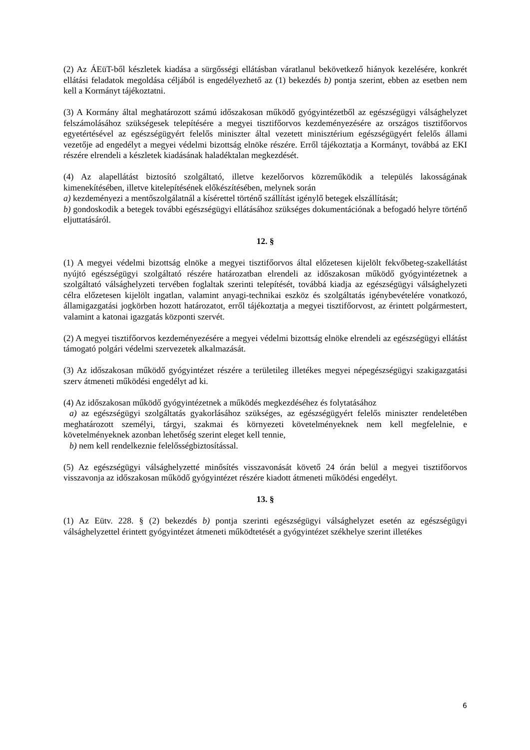(2) Az ÁEüT-ből készletek kiadása a sürgősségi ellátásban váratlanul bekövetkező hiányok kezelésére, konkrét ellátási feladatok megoldása céljából is engedélyezhető az (1) bekezdés b) pontja szerint, ebben az esetben nem kell a Kormányt tájékoztatni.
(3) A Kormány által meghatározott számú időszakosan működő gyógyintézetből az egészségügyi válsághelyzet felszámolásához szükségesek telepítésére a megyei tisztifőorvos kezdeményezésére az országos tisztifőorvos egyetértésével az egészségügyért felelős miniszter által vezetett minisztérium egészségügyért felelős állami vezetője ad engedélyt a megyei védelmi bizottság elnöke részére. Erről tájékoztatja a Kormányt, továbbá az EKI részére elrendeli a készletek kiadásának haladéktalan megkezdését.
(4) Az alapellátást biztosító szolgáltató, illetve kezelőorvos közreműködik a település lakosságának kimenekítésében, illetve kitelepítésének előkészítésében, melynek során
a) kezdeményezi a mentőszolgálatnál a kísérettel történő szállítást igénylő betegek elszállítását;
b) gondoskodik a betegek további egészségügyi ellátásához szükséges dokumentációnak a befogadó helyre történő eljuttatásáról.
12. §
(1) A megyei védelmi bizottság elnöke a megyei tisztifőorvos által előzetesen kijelölt fekvőbeteg-szakellátást nyújtó egészségügyi szolgáltató részére határozatban elrendeli az időszakosan működő gyógyintézetnek a szolgáltató válsághelyzeti tervében foglaltak szerinti telepítését, továbbá kiadja az egészségügyi válsághelyzeti célra előzetesen kijelölt ingatlan, valamint anyagi-technikai eszköz és szolgáltatás igénybevételére vonatkozó, államigazgatási jogkörben hozott határozatot, erről tájékoztatja a megyei tisztifőorvost, az érintett polgármestert, valamint a katonai igazgatás központi szervét.
(2) A megyei tisztifőorvos kezdeményezésére a megyei védelmi bizottság elnöke elrendeli az egészségügyi ellátást támogató polgári védelmi szervezetek alkalmazását.
(3) Az időszakosan működő gyógyintézet részére a területileg illetékes megyei népegészségügyi szakigazgatási szerv átmeneti működési engedélyt ad ki.
(4) Az időszakosan működő gyógyintézetnek a működés megkezdéséhez és folytatásához
a) az egészségügyi szolgáltatás gyakorlásához szükséges, az egészségügyért felelős miniszter rendeletében meghatározott személyi, tárgyi, szakmai és környezeti követelményeknek nem kell megfelelnie, e követelményeknek azonban lehetőség szerint eleget kell tennie,
b) nem kell rendelkeznie felelősségbiztosítással.
(5) Az egészségügyi válsághelyzetté minősítés visszavonását követő 24 órán belül a megyei tisztifőorvos visszavonja az időszakosan működő gyógyintézet részére kiadott átmeneti működési engedélyt.
13. §
(1) Az Eütv. 228. § (2) bekezdés b) pontja szerinti egészségügyi válsághelyzet esetén az egészségügyi válsághelyzettel érintett gyógyintézet átmeneti működtetését a gyógyintézet székhelye szerint illetékes
6